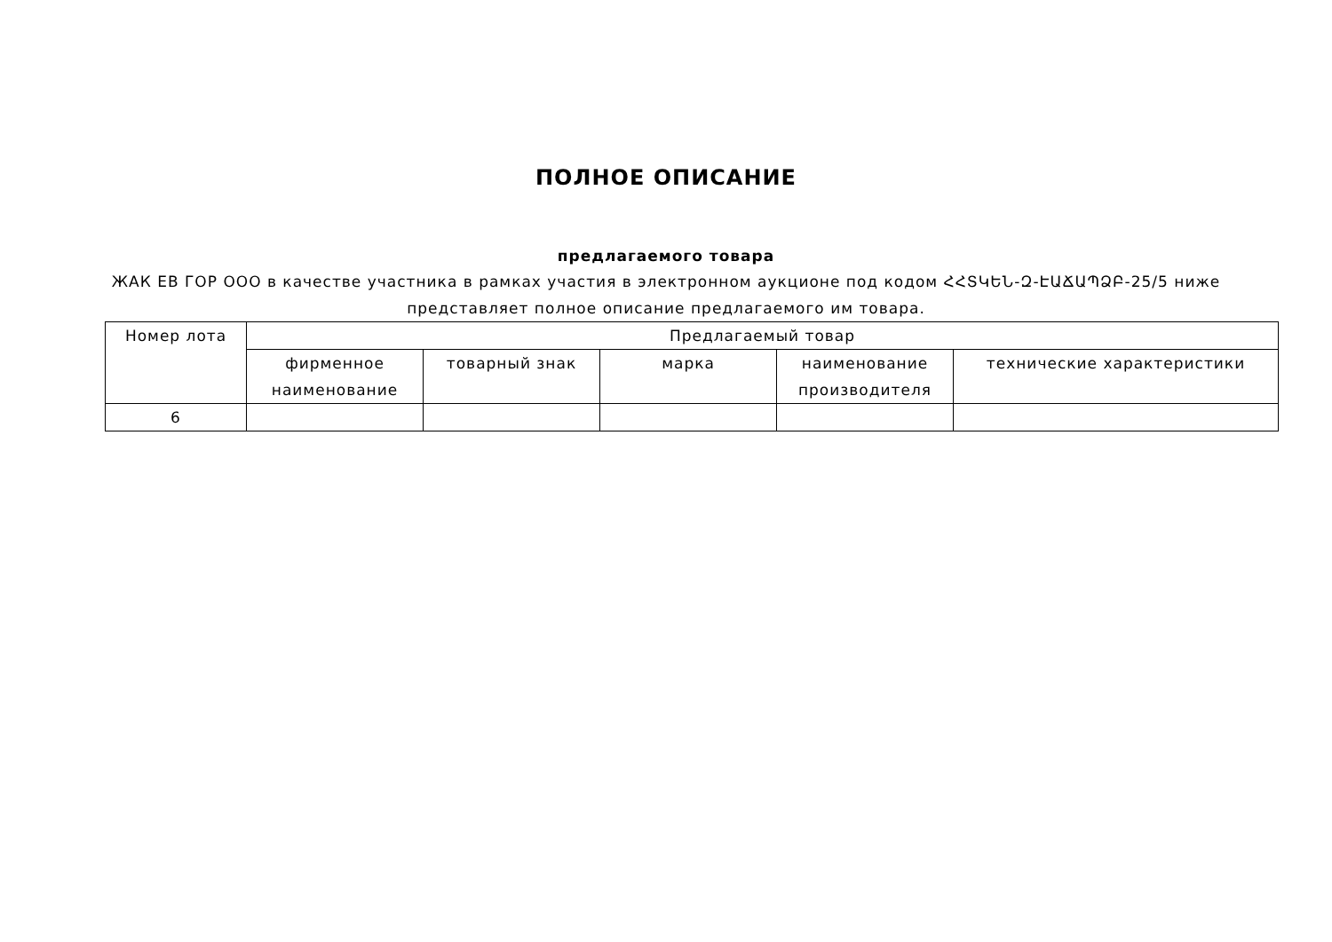ПОЛНОЕ ОПИСАНИЕ
предлагаемого товара
ЖАК ЕВ ГОР ООО в качестве участника в рамках участия в электронном аукционе под кодом ՀՀՏԿԵՆ-Զ-ԷԱՃԱՊՁԲ-25/5 ниже представляет полное описание предлагаемого им товара.
| Номер лота | Предлагаемый товар | | | | |
| --- | --- | --- | --- | --- | --- |
| | фирменное наименование | товарный знак | марка | наименование производителя | технические характеристики |
| 6 | | | | | |